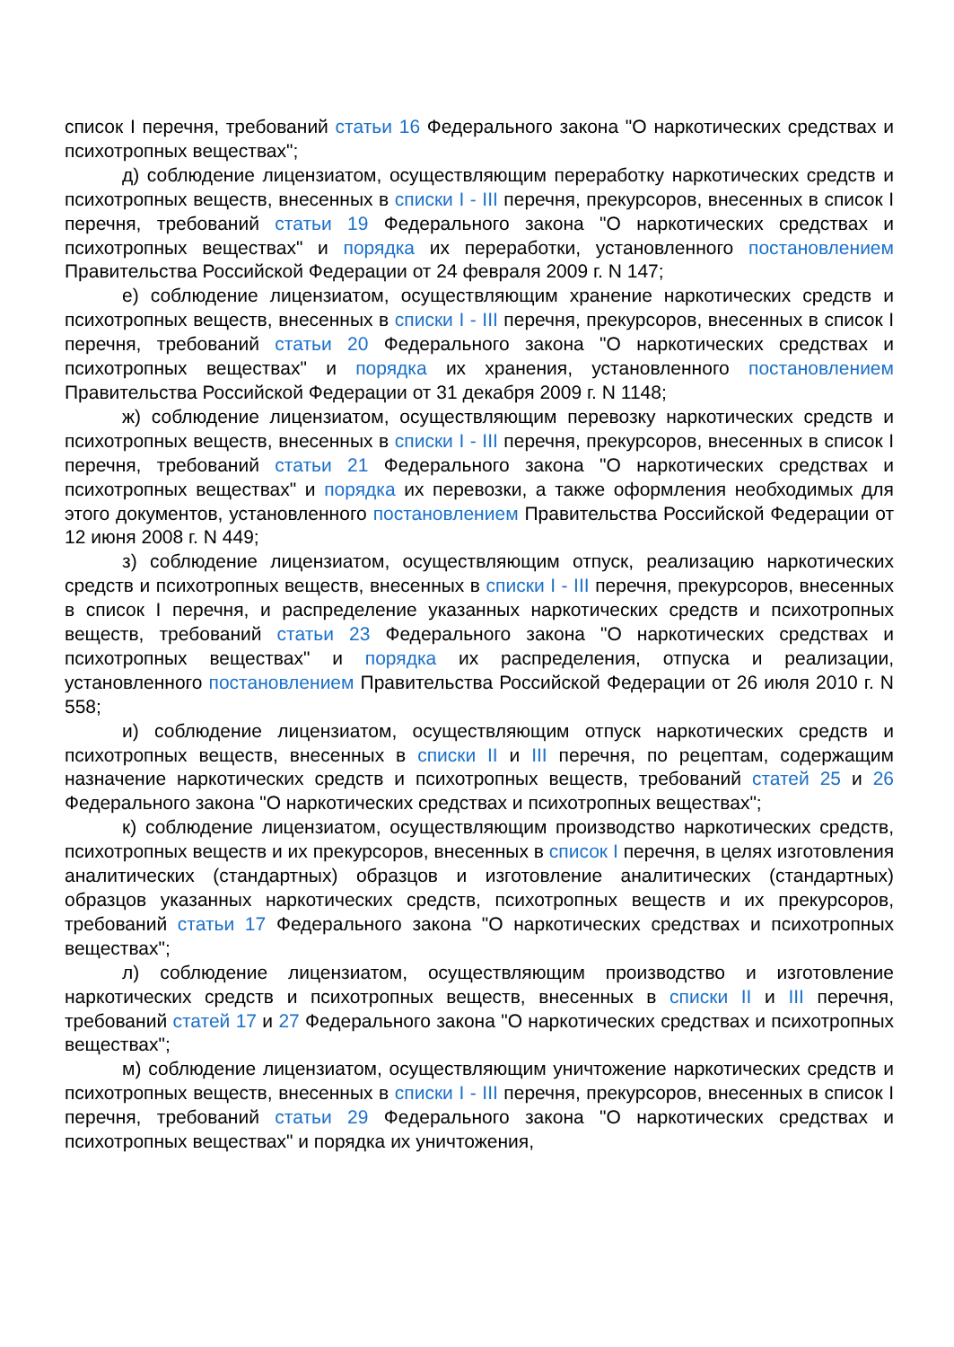список I перечня, требований статьи 16 Федерального закона "О наркотических средствах и психотропных веществах";
д) соблюдение лицензиатом, осуществляющим переработку наркотических средств и психотропных веществ, внесенных в списки I - III перечня, прекурсоров, внесенных в список I перечня, требований статьи 19 Федерального закона "О наркотических средствах и психотропных веществах" и порядка их переработки, установленного постановлением Правительства Российской Федерации от 24 февраля 2009 г. N 147;
е) соблюдение лицензиатом, осуществляющим хранение наркотических средств и психотропных веществ, внесенных в списки I - III перечня, прекурсоров, внесенных в список I перечня, требований статьи 20 Федерального закона "О наркотических средствах и психотропных веществах" и порядка их хранения, установленного постановлением Правительства Российской Федерации от 31 декабря 2009 г. N 1148;
ж) соблюдение лицензиатом, осуществляющим перевозку наркотических средств и психотропных веществ, внесенных в списки I - III перечня, прекурсоров, внесенных в список I перечня, требований статьи 21 Федерального закона "О наркотических средствах и психотропных веществах" и порядка их перевозки, а также оформления необходимых для этого документов, установленного постановлением Правительства Российской Федерации от 12 июня 2008 г. N 449;
з) соблюдение лицензиатом, осуществляющим отпуск, реализацию наркотических средств и психотропных веществ, внесенных в списки I - III перечня, прекурсоров, внесенных в список I перечня, и распределение указанных наркотических средств и психотропных веществ, требований статьи 23 Федерального закона "О наркотических средствах и психотропных веществах" и порядка их распределения, отпуска и реализации, установленного постановлением Правительства Российской Федерации от 26 июля 2010 г. N 558;
и) соблюдение лицензиатом, осуществляющим отпуск наркотических средств и психотропных веществ, внесенных в списки II и III перечня, по рецептам, содержащим назначение наркотических средств и психотропных веществ, требований статей 25 и 26 Федерального закона "О наркотических средствах и психотропных веществах";
к) соблюдение лицензиатом, осуществляющим производство наркотических средств, психотропных веществ и их прекурсоров, внесенных в список I перечня, в целях изготовления аналитических (стандартных) образцов и изготовление аналитических (стандартных) образцов указанных наркотических средств, психотропных веществ и их прекурсоров, требований статьи 17 Федерального закона "О наркотических средствах и психотропных веществах";
л) соблюдение лицензиатом, осуществляющим производство и изготовление наркотических средств и психотропных веществ, внесенных в списки II и III перечня, требований статей 17 и 27 Федерального закона "О наркотических средствах и психотропных веществах";
м) соблюдение лицензиатом, осуществляющим уничтожение наркотических средств и психотропных веществ, внесенных в списки I - III перечня, прекурсоров, внесенных в список I перечня, требований статьи 29 Федерального закона "О наркотических средствах и психотропных веществах" и порядка их уничтожения,